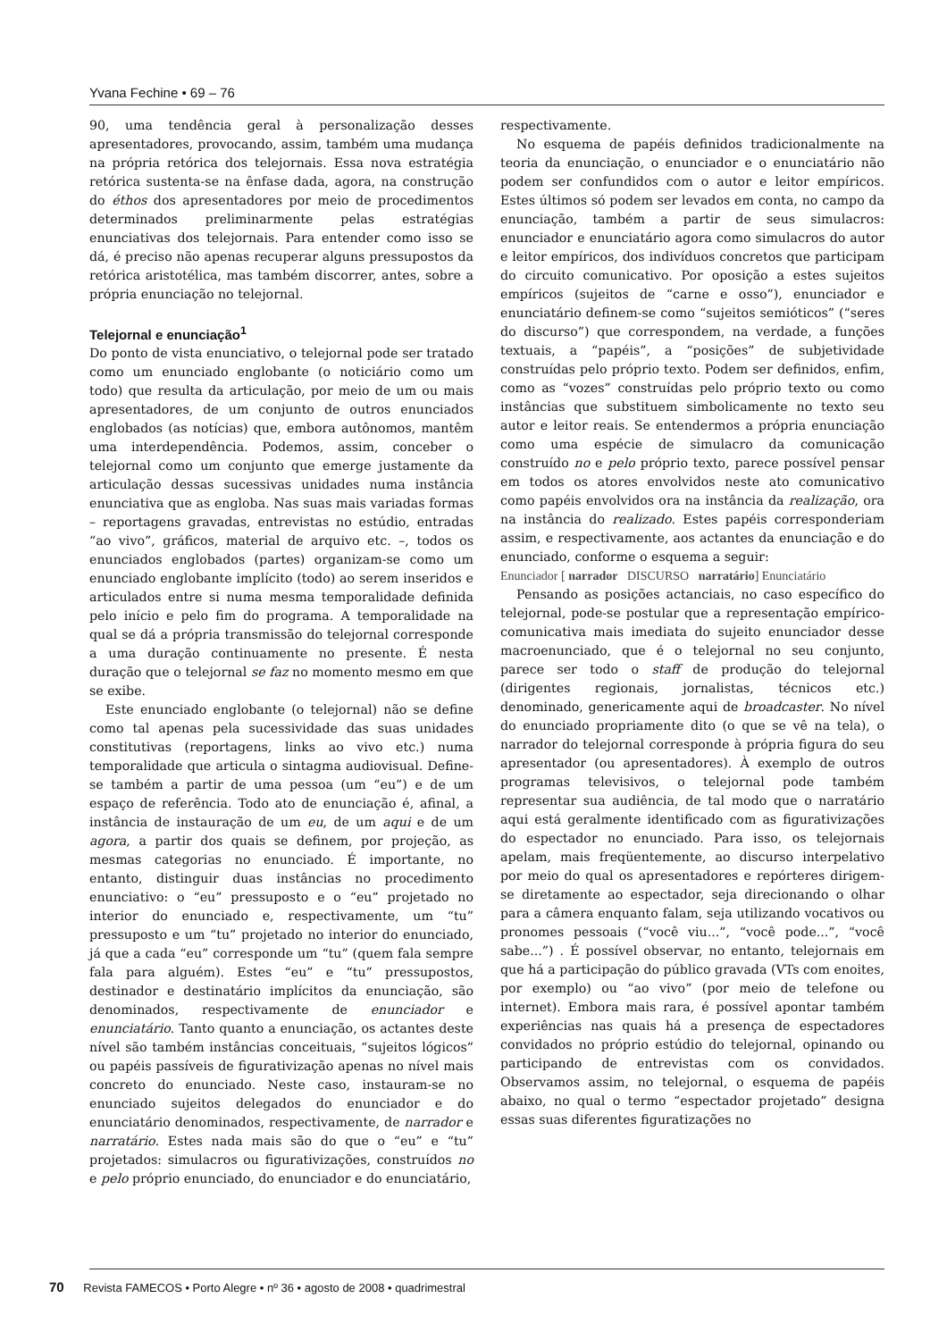Yvana Fechine • 69 – 76
90, uma tendência geral à personalização desses apresentadores, provocando, assim, também uma mudança na própria retórica dos telejornais. Essa nova estratégia retórica sustenta-se na ênfase dada, agora, na construção do éthos dos apresentadores por meio de procedimentos determinados preliminarmente pelas estratégias enunciativas dos telejornais. Para entender como isso se dá, é preciso não apenas recuperar alguns pressupostos da retórica aristotélica, mas também discorrer, antes, sobre a própria enunciação no telejornal.
Telejornal e enunciação<sup>1</sup>
Do ponto de vista enunciativo, o telejornal pode ser tratado como um enunciado englobante (o noticiário como um todo) que resulta da articulação, por meio de um ou mais apresentadores, de um conjunto de outros enunciados englobados (as notícias) que, embora autônomos, mantêm uma interdependência. Podemos, assim, conceber o telejornal como um conjunto que emerge justamente da articulação dessas sucessivas unidades numa instância enunciativa que as engloba. Nas suas mais variadas formas – reportagens gravadas, entrevistas no estúdio, entradas “ao vivo”, gráficos, material de arquivo etc. –, todos os enunciados englobados (partes) organizam-se como um enunciado englobante implícito (todo) ao serem inseridos e articulados entre si numa mesma temporalidade definida pelo início e pelo fim do programa. A temporalidade na qual se dá a própria transmissão do telejornal corresponde a uma duração continuamente no presente. É nesta duração que o telejornal se faz no momento mesmo em que se exibe.
Este enunciado englobante (o telejornal) não se define como tal apenas pela sucessividade das suas unidades constitutivas (reportagens, links ao vivo etc.) numa temporalidade que articula o sintagma audiovisual. Define-se também a partir de uma pessoa (um “eu”) e de um espaço de referência. Todo ato de enunciação é, afinal, a instância de instauração de um eu, de um aqui e de um agora, a partir dos quais se definem, por projeção, as mesmas categorias no enunciado. É importante, no entanto, distinguir duas instâncias no procedimento enunciativo: o “eu” pressuposto e o “eu” projetado no interior do enunciado e, respectivamente, um “tu” pressuposto e um “tu” projetado no interior do enunciado, já que a cada “eu” corresponde um “tu” (quem fala sempre fala para alguém). Estes “eu” e “tu” pressupostos, destinador e destinatário implícitos da enunciação, são denominados, respectivamente de enunciador e enunciatário. Tanto quanto a enunciação, os actantes deste nível são também instâncias conceituais, “sujeitos lógicos” ou papéis passíveis de figurativização apenas no nível mais concreto do enunciado. Neste caso, instauram-se no enunciado sujeitos delegados do enunciador e do enunciatário denominados, respectivamente, de narrador e narratário. Estes nada mais são do que o “eu” e “tu” projetados: simulacros ou figurativizações, construídos no e pelo próprio enunciado, do enunciador e do enunciatário,
respectivamente.
No esquema de papéis definidos tradicionalmente na teoria da enunciação, o enunciador e o enunciatário não podem ser confundidos com o autor e leitor empíricos. Estes últimos só podem ser levados em conta, no campo da enunciação, também a partir de seus simulacros: enunciador e enunciatário agora como simulacros do autor e leitor empíricos, dos indivíduos concretos que participam do circuito comunicativo. Por oposição a estes sujeitos empíricos (sujeitos de “carne e osso”), enunciador e enunciatário definem-se como “sujeitos semióticos” (“seres do discurso”) que correspondem, na verdade, a funções textuais, a “papéis”, a “posições” de subjetividade construídas pelo próprio texto. Podem ser definidos, enfim, como as “vozes” construídas pelo próprio texto ou como instâncias que substituem simbolicamente no texto seu autor e leitor reais. Se entendermos a própria enunciação como uma espécie de simulacro da comunicação construído no e pelo próprio texto, parece possível pensar em todos os atores envolvidos neste ato comunicativo como papéis envolvidos ora na instância da realização, ora na instância do realizado. Estes papéis corresponderiam assim, e respectivamente, aos actantes da enunciação e do enunciado, conforme o esquema a seguir:
Enunciador [ narrador DISCURSO narratário] Enunciatário
Pensando as posições actanciais, no caso específico do telejornal, pode-se postular que a representação empírico-comunicativa mais imediata do sujeito enunciador desse macroenunciado, que é o telejornal no seu conjunto, parece ser todo o staff de produção do telejornal (dirigentes regionais, jornalistas, técnicos etc.) denominado, genericamente aqui de broadcaster. No nível do enunciado propriamente dito (o que se vê na tela), o narrador do telejornal corresponde à própria figura do seu apresentador (ou apresentadores). À exemplo de outros programas televisivos, o telejornal pode também representar sua audiência, de tal modo que o narratário aqui está geralmente identificado com as figurativizações do espectador no enunciado. Para isso, os telejornais apelam, mais freqüentemente, ao discurso interpelativo por meio do qual os apresentadores e repórteres dirigem-se diretamente ao espectador, seja direcionando o olhar para a câmera enquanto falam, seja utilizando vocativos ou pronomes pessoais (“você viu...”, “você pode...”, “você sabe...”) . É possível observar, no entanto, telejornais em que há a participação do público gravada (VTs com enoites, por exemplo) ou “ao vivo” (por meio de telefone ou internet). Embora mais rara, é possível apontar também experiências nas quais há a presença de espectadores convidados no próprio estúdio do telejornal, opinando ou participando de entrevistas com os convidados. Observamos assim, no telejornal, o esquema de papéis abaixo, no qual o termo “espectador projetado” designa essas suas diferentes figuratizações no
70 Revista FAMECOS • Porto Alegre • nº 36 • agosto de 2008 • quadrimestral